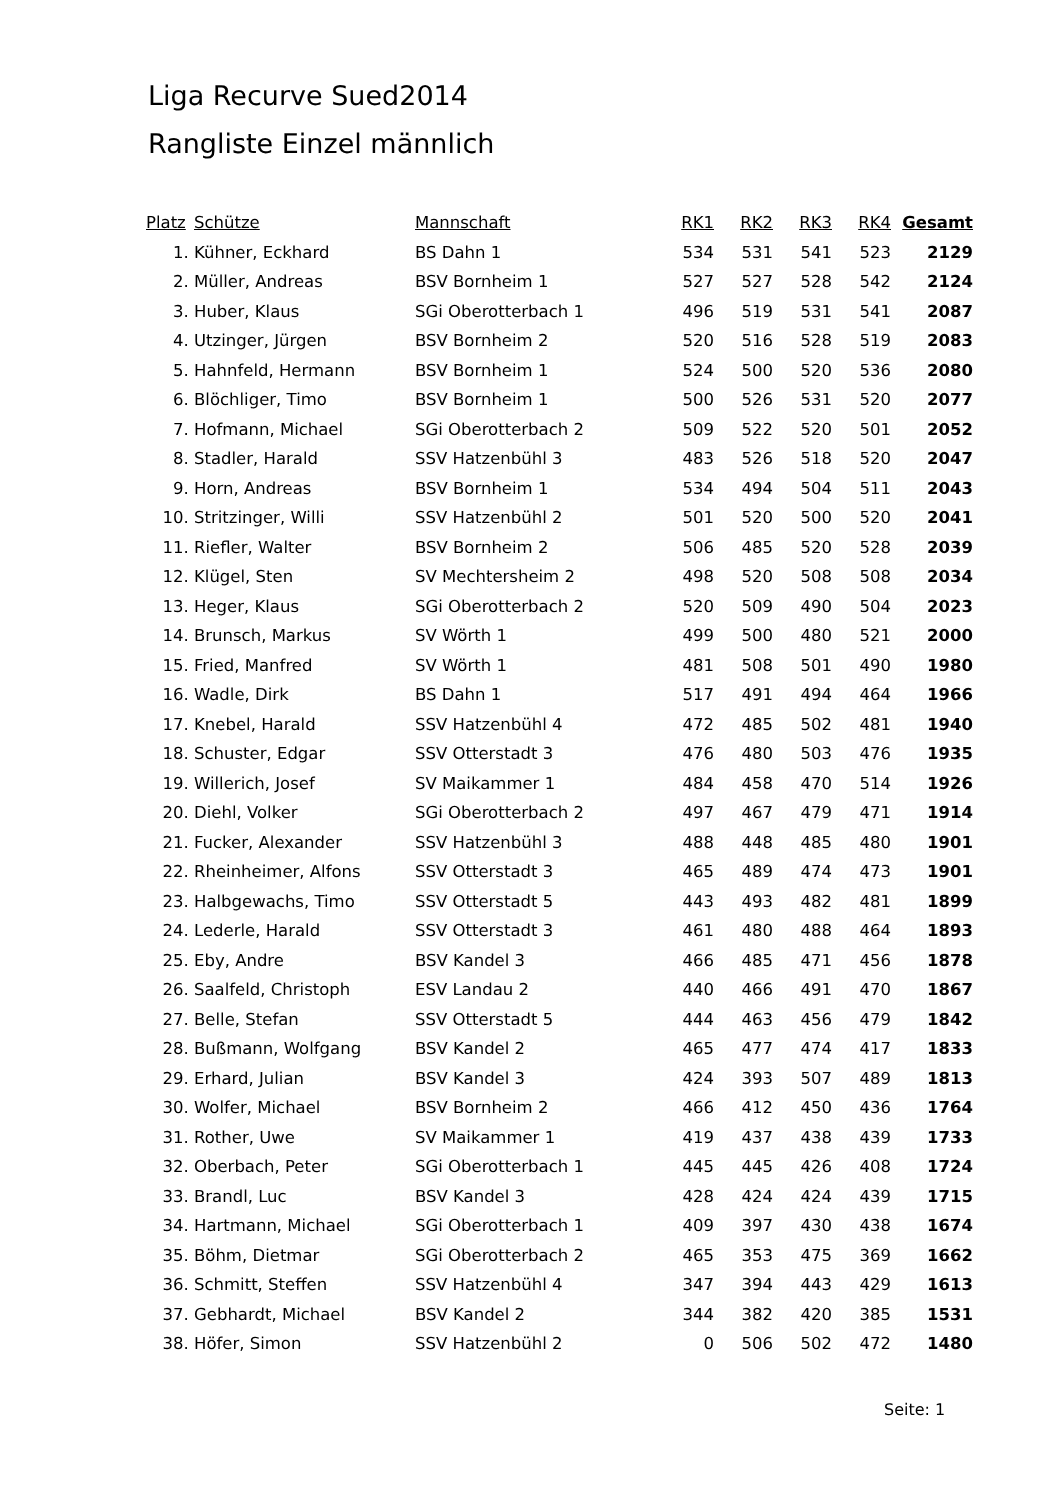Liga Recurve Sued2014
Rangliste Einzel männlich
| Platz | Schütze | Mannschaft | RK1 | RK2 | RK3 | RK4 | Gesamt |
| --- | --- | --- | --- | --- | --- | --- | --- |
| 1. | Kühner, Eckhard | BS Dahn 1 | 534 | 531 | 541 | 523 | 2129 |
| 2. | Müller, Andreas | BSV Bornheim 1 | 527 | 527 | 528 | 542 | 2124 |
| 3. | Huber, Klaus | SGi Oberotterbach 1 | 496 | 519 | 531 | 541 | 2087 |
| 4. | Utzinger, Jürgen | BSV Bornheim 2 | 520 | 516 | 528 | 519 | 2083 |
| 5. | Hahnfeld, Hermann | BSV Bornheim 1 | 524 | 500 | 520 | 536 | 2080 |
| 6. | Blöchliger, Timo | BSV Bornheim 1 | 500 | 526 | 531 | 520 | 2077 |
| 7. | Hofmann, Michael | SGi Oberotterbach 2 | 509 | 522 | 520 | 501 | 2052 |
| 8. | Stadler, Harald | SSV Hatzenbühl 3 | 483 | 526 | 518 | 520 | 2047 |
| 9. | Horn, Andreas | BSV Bornheim 1 | 534 | 494 | 504 | 511 | 2043 |
| 10. | Stritzinger, Willi | SSV Hatzenbühl 2 | 501 | 520 | 500 | 520 | 2041 |
| 11. | Riefler, Walter | BSV Bornheim 2 | 506 | 485 | 520 | 528 | 2039 |
| 12. | Klügel, Sten | SV Mechtersheim 2 | 498 | 520 | 508 | 508 | 2034 |
| 13. | Heger, Klaus | SGi Oberotterbach 2 | 520 | 509 | 490 | 504 | 2023 |
| 14. | Brunsch, Markus | SV Wörth 1 | 499 | 500 | 480 | 521 | 2000 |
| 15. | Fried, Manfred | SV Wörth 1 | 481 | 508 | 501 | 490 | 1980 |
| 16. | Wadle, Dirk | BS Dahn 1 | 517 | 491 | 494 | 464 | 1966 |
| 17. | Knebel, Harald | SSV Hatzenbühl 4 | 472 | 485 | 502 | 481 | 1940 |
| 18. | Schuster, Edgar | SSV Otterstadt 3 | 476 | 480 | 503 | 476 | 1935 |
| 19. | Willerich, Josef | SV Maikammer 1 | 484 | 458 | 470 | 514 | 1926 |
| 20. | Diehl, Volker | SGi Oberotterbach 2 | 497 | 467 | 479 | 471 | 1914 |
| 21. | Fucker, Alexander | SSV Hatzenbühl 3 | 488 | 448 | 485 | 480 | 1901 |
| 22. | Rheinheimer, Alfons | SSV Otterstadt 3 | 465 | 489 | 474 | 473 | 1901 |
| 23. | Halbgewachs, Timo | SSV Otterstadt 5 | 443 | 493 | 482 | 481 | 1899 |
| 24. | Lederle, Harald | SSV Otterstadt 3 | 461 | 480 | 488 | 464 | 1893 |
| 25. | Eby, Andre | BSV Kandel 3 | 466 | 485 | 471 | 456 | 1878 |
| 26. | Saalfeld, Christoph | ESV Landau 2 | 440 | 466 | 491 | 470 | 1867 |
| 27. | Belle, Stefan | SSV Otterstadt 5 | 444 | 463 | 456 | 479 | 1842 |
| 28. | Bußmann, Wolfgang | BSV Kandel 2 | 465 | 477 | 474 | 417 | 1833 |
| 29. | Erhard, Julian | BSV Kandel 3 | 424 | 393 | 507 | 489 | 1813 |
| 30. | Wolfer, Michael | BSV Bornheim 2 | 466 | 412 | 450 | 436 | 1764 |
| 31. | Rother, Uwe | SV Maikammer 1 | 419 | 437 | 438 | 439 | 1733 |
| 32. | Oberbach, Peter | SGi Oberotterbach 1 | 445 | 445 | 426 | 408 | 1724 |
| 33. | Brandl, Luc | BSV Kandel 3 | 428 | 424 | 424 | 439 | 1715 |
| 34. | Hartmann, Michael | SGi Oberotterbach 1 | 409 | 397 | 430 | 438 | 1674 |
| 35. | Böhm, Dietmar | SGi Oberotterbach 2 | 465 | 353 | 475 | 369 | 1662 |
| 36. | Schmitt, Steffen | SSV Hatzenbühl 4 | 347 | 394 | 443 | 429 | 1613 |
| 37. | Gebhardt, Michael | BSV Kandel 2 | 344 | 382 | 420 | 385 | 1531 |
| 38. | Höfer, Simon | SSV Hatzenbühl 2 | 0 | 506 | 502 | 472 | 1480 |
Seite: 1